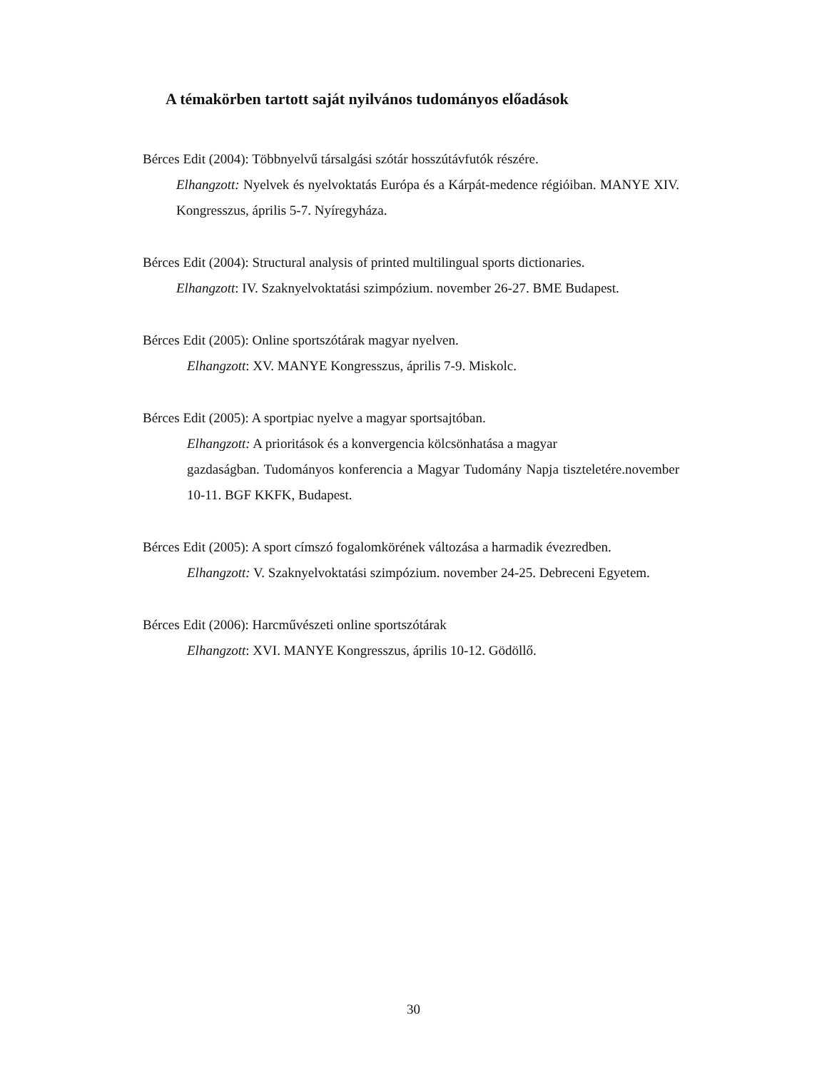A témakörben tartott saját nyilvános tudományos előadások
Bérces Edit (2004): Többnyelvű társalgási szótár hosszútávfutók részére.
Elhangzott: Nyelvek és nyelvoktatás Európa és a Kárpát-medence régióiban. MANYE XIV. Kongresszus, április 5-7. Nyíregyháza.
Bérces Edit (2004): Structural analysis of printed multilingual sports dictionaries.
Elhangzott: IV. Szaknyelvoktatási szimpózium. november 26-27. BME Budapest.
Bérces Edit (2005): Online sportszótárak magyar nyelven.
Elhangzott: XV. MANYE Kongresszus, április 7-9. Miskolc.
Bérces Edit (2005): A sportpiac nyelve a magyar sportsajtóban.
Elhangzott: A prioritások és a konvergencia kölcsönhatása a magyar
gazdaságban. Tudományos konferencia a Magyar Tudomány Napja tiszteletére.november 10-11. BGF KKFK, Budapest.
Bérces Edit (2005): A sport címszó fogalomkörének változása a harmadik évezredben.
Elhangzott: V. Szaknyelvoktatási szimpózium. november 24-25. Debreceni Egyetem.
Bérces Edit (2006): Harcművészeti online sportszótárak
Elhangzott: XVI. MANYE Kongresszus, április 10-12. Gödöllő.
30